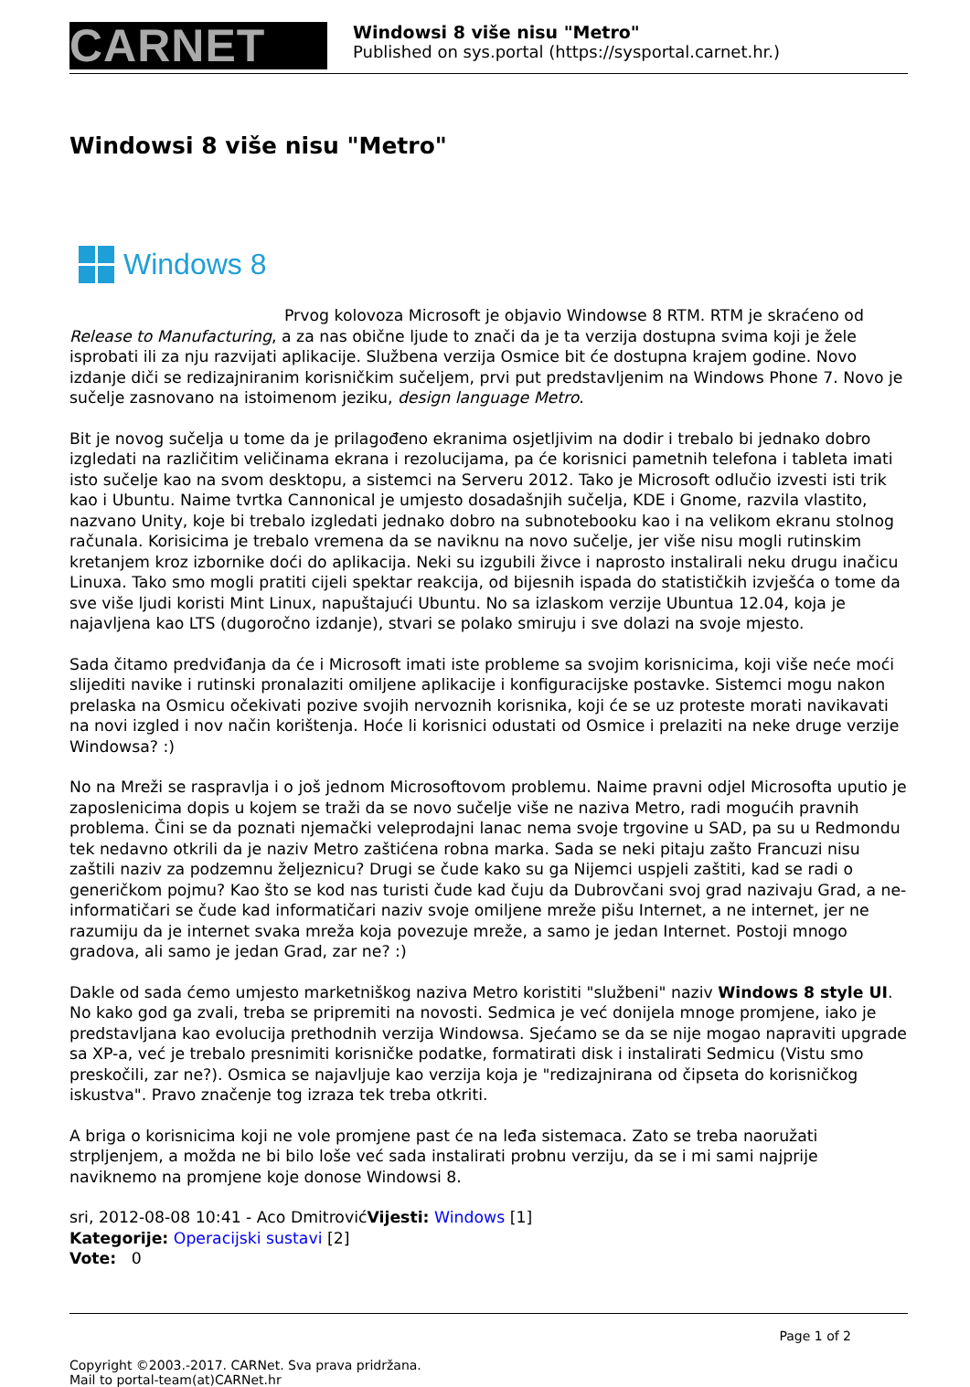CARNET
Windowsi 8 više nisu "Metro"
Published on sys.portal (https://sysportal.carnet.hr.)
Windowsi 8 više nisu "Metro"
Windows 8
Prvog kolovoza Microsoft je objavio Windowse 8 RTM. RTM je skraćeno od Release to Manufacturing, a za nas obične ljude to znači da je ta verzija dostupna svima koji je žele isprobati ili za nju razvijati aplikacije. Službena verzija Osmice bit će dostupna krajem godine. Novo izdanje diči se redizajniranim korisničkim sučeljem, prvi put predstavljenim na Windows Phone 7. Novo je sučelje zasnovano na istoimenom jeziku, design language Metro.
Bit je novog sučelja u tome da je prilagođeno ekranima osjetljivim na dodir i trebalo bi jednako dobro izgledati na različitim veličinama ekrana i rezolucijama, pa će korisnici pametnih telefona i tableta imati isto sučelje kao na svom desktopu, a sistemci na Serveru 2012. Tako je Microsoft odlučio izvesti isti trik kao i Ubuntu. Naime tvrtka Cannonical je umjesto dosadašnjih sučelja, KDE i Gnome, razvila vlastito, nazvano Unity, koje bi trebalo izgledati jednako dobro na subnotebooku kao i na velikom ekranu stolnog računala. Korisicima je trebalo vremena da se naviknu na novo sučelje, jer više nisu mogli rutinskim kretanjem kroz izbornike doći do aplikacija. Neki su izgubili živce i naprosto instalirali neku drugu inačicu Linuxa. Tako smo mogli pratiti cijeli spektar reakcija, od bijesnih ispada do statističkih izvješća o tome da sve više ljudi koristi Mint Linux, napuštajući Ubuntu. No sa izlaskom verzije Ubuntua 12.04, koja je najavljena kao LTS (dugoročno izdanje), stvari se polako smiruju i sve dolazi na svoje mjesto.
Sada čitamo predviđanja da će i Microsoft imati iste probleme sa svojim korisnicima, koji više neće moći slijediti navike i rutinski pronalaziti omiljene aplikacije i konfiguracijske postavke. Sistemci mogu nakon prelaska na Osmicu očekivati pozive svojih nervoznih korisnika, koji će se uz proteste morati navikavati na novi izgled i nov način korištenja. Hoće li korisnici odustati od Osmice i prelaziti na neke druge verzije Windowsa? :)
No na Mreži se raspravlja i o još jednom Microsoftovom problemu. Naime pravni odjel Microsofta uputio je zaposlenicima dopis u kojem se traži da se novo sučelje više ne naziva Metro, radi mogućih pravnih problema. Čini se da poznati njemački veleprodajni lanac nema svoje trgovine u SAD, pa su u Redmondu tek nedavno otkrili da je naziv Metro zaštićena robna marka. Sada se neki pitaju zašto Francuzi nisu zaštili naziv za podzemnu željeznicu? Drugi se čude kako su ga Nijemci uspjeli zaštiti, kad se radi o generičkom pojmu? Kao što se kod nas turisti čude kad čuju da Dubrovčani svoj grad nazivaju Grad, a ne-informatičari se čude kad informatičari naziv svoje omiljene mreže pišu Internet, a ne internet, jer ne razumiju da je internet svaka mreža koja povezuje mreže, a samo je jedan Internet. Postoji mnogo gradova, ali samo je jedan Grad, zar ne? :)
Dakle od sada ćemo umjesto marketniškog naziva Metro koristiti "službeni" naziv Windows 8 style UI. No kako god ga zvali, treba se pripremiti na novosti. Sedmica je već donijela mnoge promjene, iako je predstavljana kao evolucija prethodnih verzija Windowsa. Sjećamo se da se nije mogao napraviti upgrade sa XP-a, već je trebalo presnimiti korisničke podatke, formatirati disk i instalirati Sedmicu (Vistu smo preskočili, zar ne?). Osmica se najavljuje kao verzija koja je "redizajnirana od čipseta do korisničkog iskustva". Pravo značenje tog izraza tek treba otkriti.
A briga o korisnicima koji ne vole promjene past će na leđa sistemaca. Zato se treba naoružati strpljenjem, a možda ne bi bilo loše već sada instalirati probnu verziju, da se i mi sami najprije naviknemo na promjene koje donose Windowsi 8.
sri, 2012-08-08 10:41 - Aco DmitrovićVijesti: Windows [1]
Kategorije: Operacijski sustavi [2]
Vote: 0
Page 1 of 2
Copyright ©2003.-2017. CARNet. Sva prava pridržana.
Mail to portal-team(at)CARNet.hr